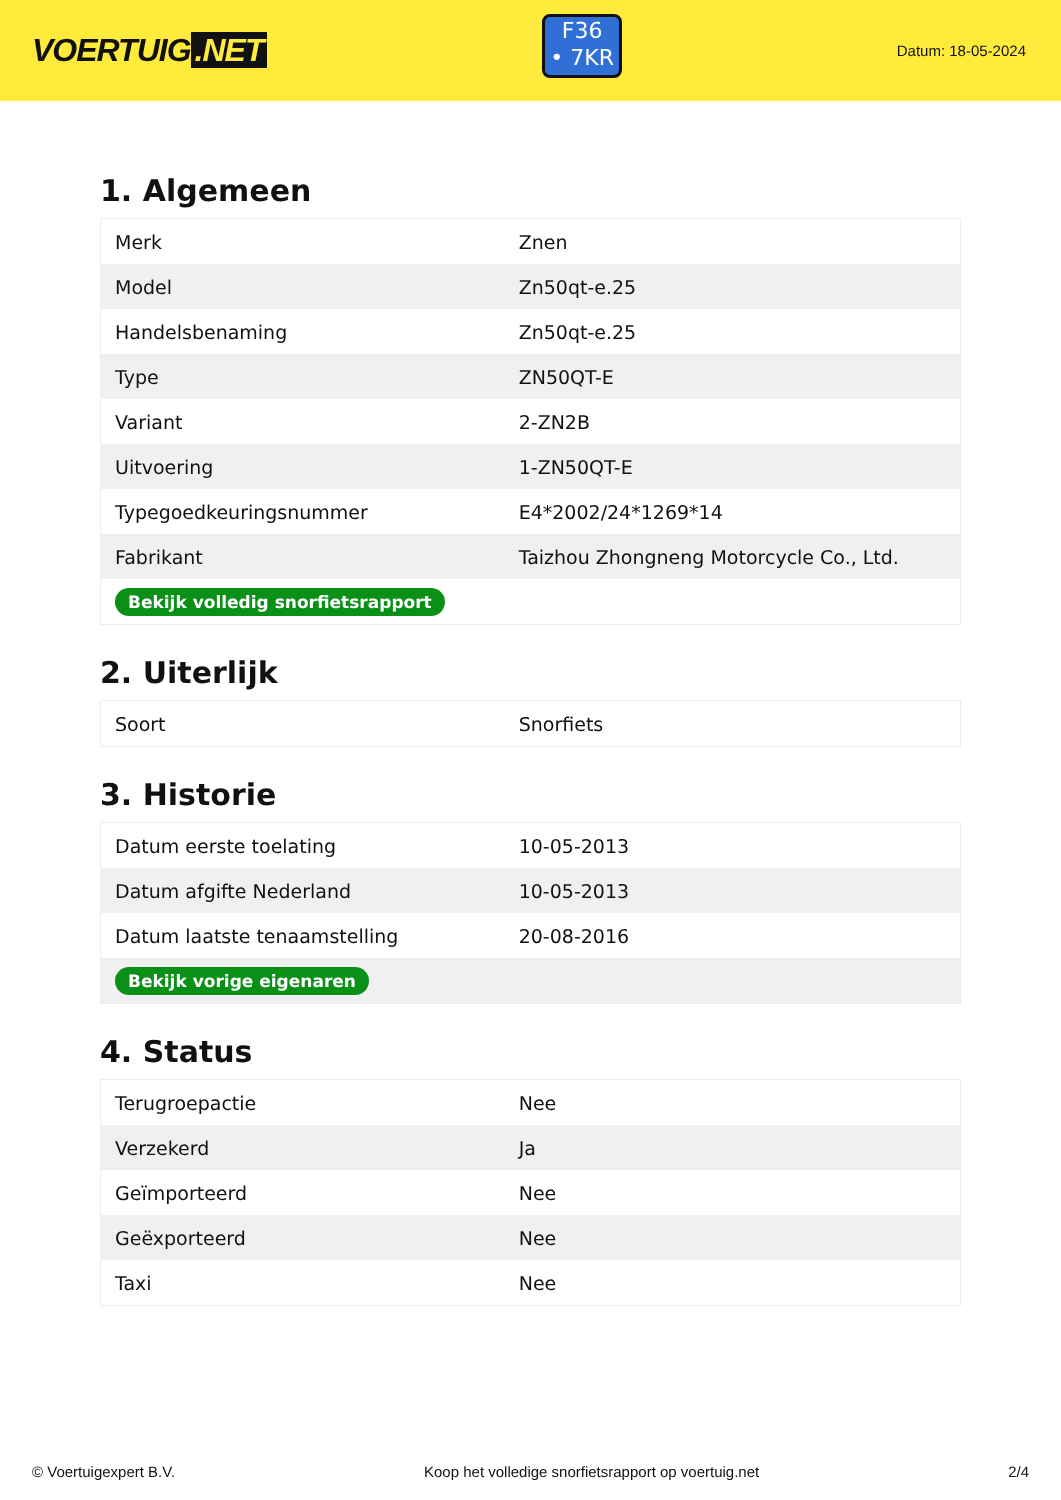VOERTUIG.NET
F36
• 7KR
Datum: 18-05-2024
1. Algemeen
| Merk | Znen |
| Model | Zn50qt-e.25 |
| Handelsbenaming | Zn50qt-e.25 |
| Type | ZN50QT-E |
| Variant | 2-ZN2B |
| Uitvoering | 1-ZN50QT-E |
| Typegoedkeuringsnummer | E4*2002/24*1269*14 |
| Fabrikant | Taizhou Zhongneng Motorcycle Co., Ltd. |
| Bekijk volledig snorfietsrapport | |
2. Uiterlijk
| Soort | Snorfiets |
3. Historie
| Datum eerste toelating | 10-05-2013 |
| Datum afgifte Nederland | 10-05-2013 |
| Datum laatste tenaamstelling | 20-08-2016 |
| Bekijk vorige eigenaren | |
4. Status
| Terugroepactie | Nee |
| Verzekerd | Ja |
| Geïmporteerd | Nee |
| Geëxporteerd | Nee |
| Taxi | Nee |
© Voertuigexpert B.V. Koop het volledige snorfietsrapport op voertuig.net 2/4